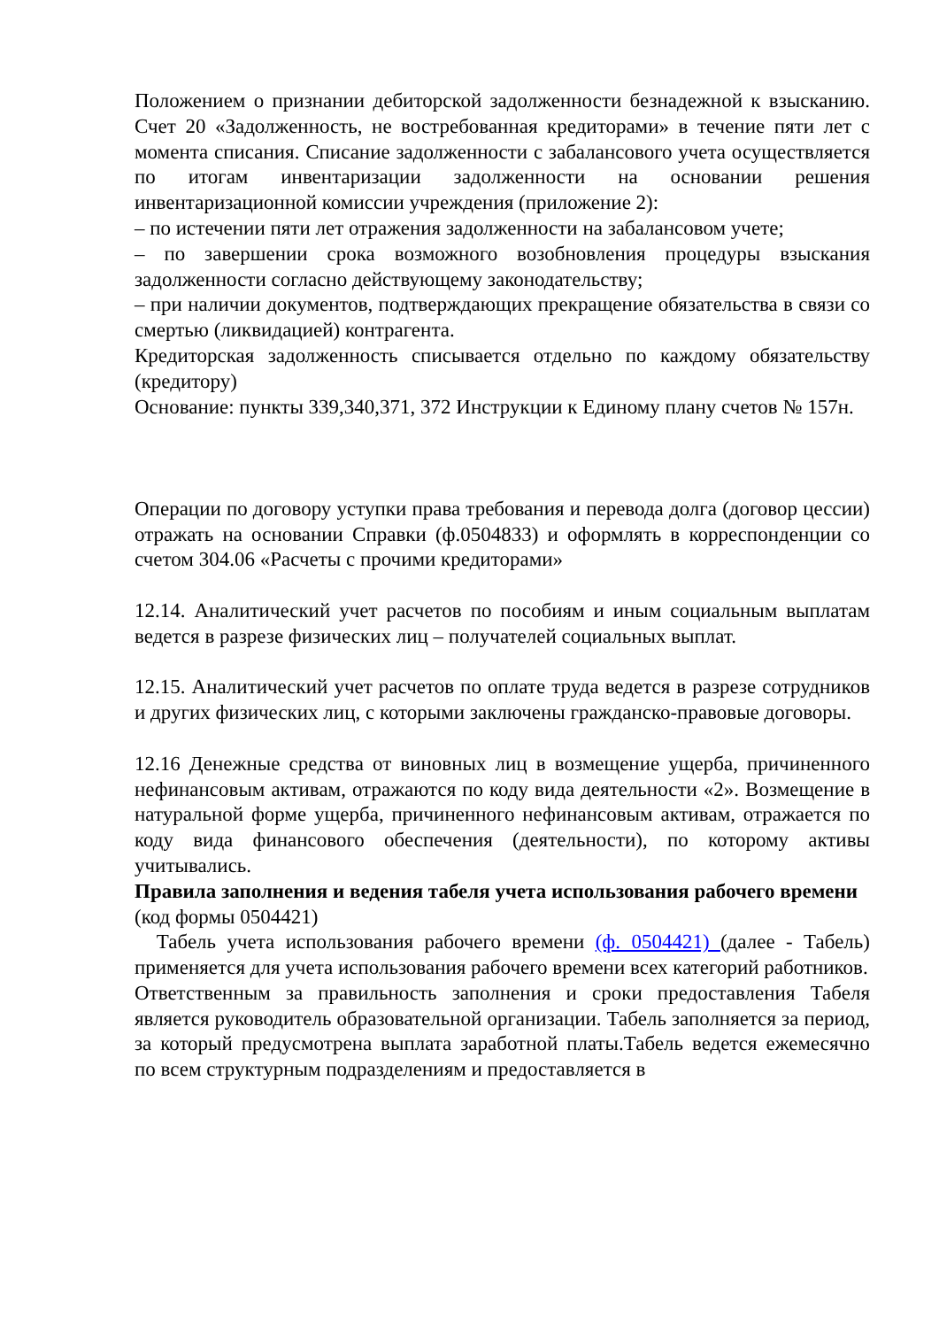Положением о признании дебиторской задолженности безнадежной к взысканию. Счет 20 «Задолженность, не востребованная кредиторами» в течение пяти лет с момента списания. Списание задолженности с забалансового учета осуществляется по итогам инвентаризации задолженности на основании решения инвентаризационной комиссии учреждения (приложение 2):
– по истечении пяти лет отражения задолженности на забалансовом учете;
– по завершении срока возможного возобновления процедуры взыскания задолженности согласно действующему законодательству;
– при наличии документов, подтверждающих прекращение обязательства в связи со смертью (ликвидацией) контрагента.
Кредиторская задолженность списывается отдельно по каждому обязательству (кредитору)
Основание: пункты 339,340,371, 372 Инструкции к Единому плану счетов № 157н.
Операции по договору уступки права требования и перевода долга (договор цессии) отражать на основании Справки (ф.0504833) и оформлять в корреспонденции со счетом 304.06 «Расчеты с прочими кредиторами»
12.14. Аналитический учет расчетов по пособиям и иным социальным выплатам ведется в разрезе физических лиц – получателей социальных выплат.
12.15. Аналитический учет расчетов по оплате труда ведется в разрезе сотрудников и других физических лиц, с которыми заключены гражданско-правовые договоры.
12.16 Денежные средства от виновных лиц в возмещение ущерба, причиненного нефинансовым активам, отражаются по коду вида деятельности «2». Возмещение в натуральной форме ущерба, причиненного нефинансовым активам, отражается по коду вида финансового обеспечения (деятельности), по которому активы учитывались.
Правила заполнения и ведения табеля учета использования рабочего времени
(код формы 0504421)
Табель учета использования рабочего времени (ф. 0504421) (далее - Табель) применяется для учета использования рабочего времени всех категорий работников.
Ответственным за правильность заполнения и сроки предоставления Табеля является руководитель образовательной организации. Табель заполняется за период, за который предусмотрена выплата заработной платы.Табель ведется ежемесячно по всем структурным подразделениям и предоставляется в